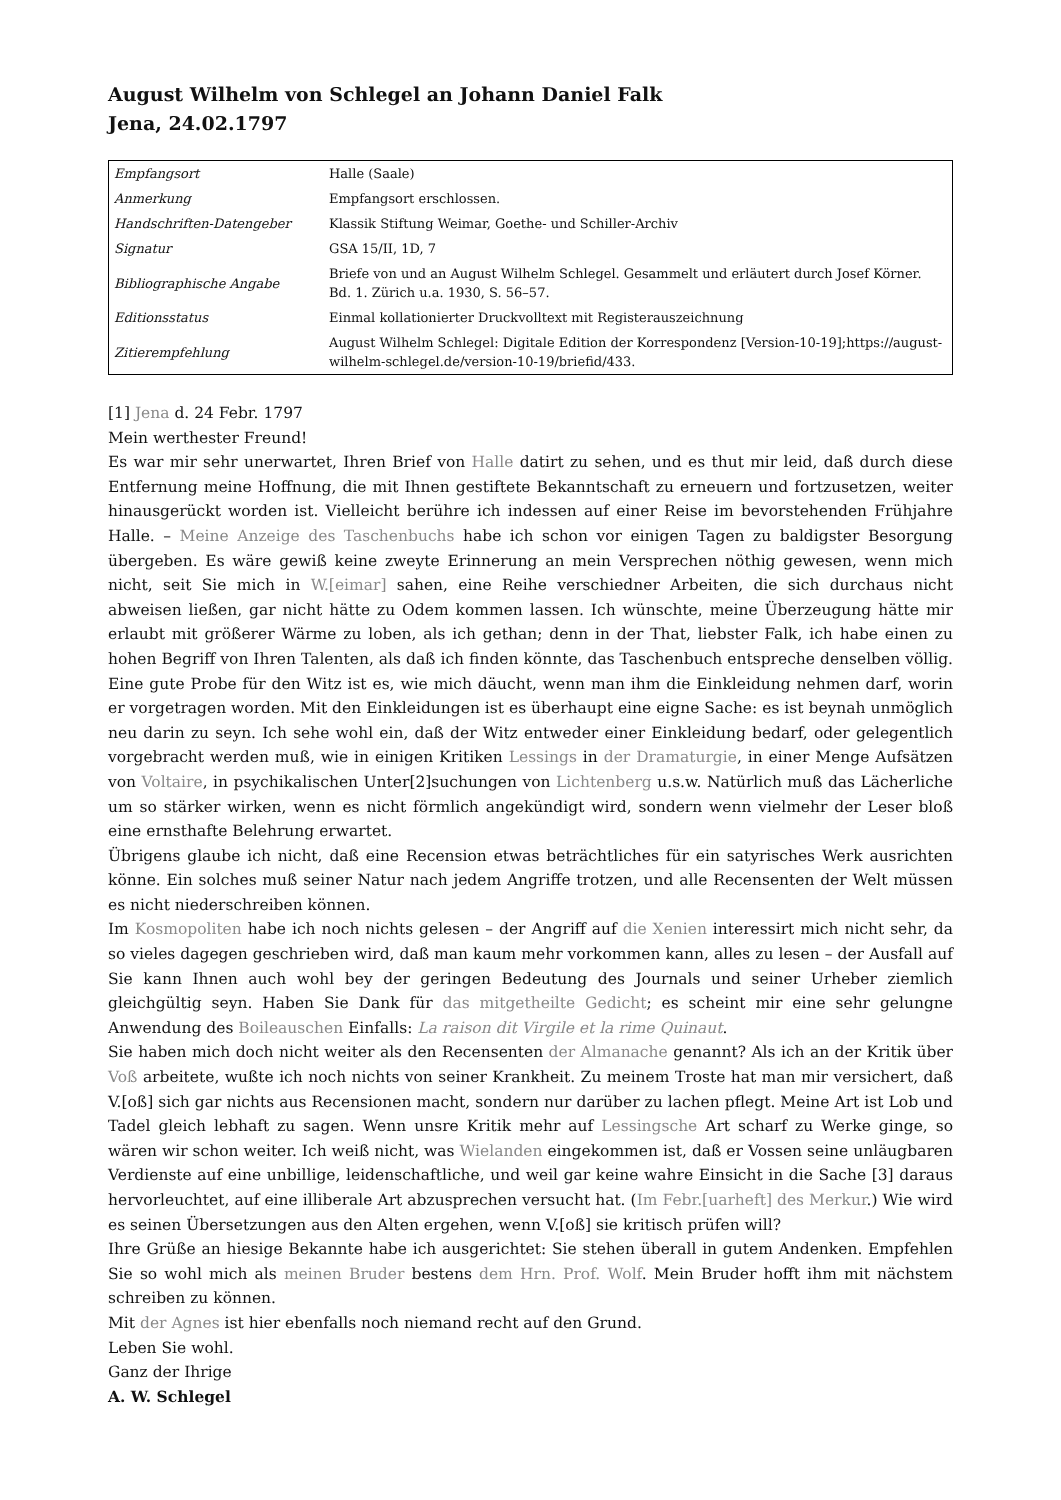August Wilhelm von Schlegel an Johann Daniel Falk
Jena, 24.02.1797
| Empfangsort | Halle (Saale) |
| Anmerkung | Empfangsort erschlossen. |
| Handschriften-Datengeber | Klassik Stiftung Weimar, Goethe- und Schiller-Archiv |
| Signatur | GSA 15/II, 1D, 7 |
| Bibliographische Angabe | Briefe von und an August Wilhelm Schlegel. Gesammelt und erläutert durch Josef Körner. Bd. 1. Zürich u.a. 1930, S. 56–57. |
| Editionsstatus | Einmal kollationierter Druckvolltext mit Registerauszeichnung |
| Zitierempfehlung | August Wilhelm Schlegel: Digitale Edition der Korrespondenz [Version-10-19];https://august-wilhelm-schlegel.de/version-10-19/briefid/433. |
[1] Jena d. 24 Febr. 1797
Mein werthester Freund!
Es war mir sehr unerwartet, Ihren Brief von Halle datirt zu sehen, und es thut mir leid, daß durch diese Entfernung meine Hoffnung, die mit Ihnen gestiftete Bekanntschaft zu erneuern und fortzusetzen, weiter hinausgerückt worden ist. Vielleicht berühre ich indessen auf einer Reise im bevorstehenden Frühjahre Halle. – Meine Anzeige des Taschenbuchs habe ich schon vor einigen Tagen zu baldigster Besorgung übergeben. Es wäre gewiß keine zweyte Erinnerung an mein Versprechen nöthig gewesen, wenn mich nicht, seit Sie mich in W.[eimar] sahen, eine Reihe verschiedner Arbeiten, die sich durchaus nicht abweisen ließen, gar nicht hätte zu Odem kommen lassen. Ich wünschte, meine Überzeugung hätte mir erlaubt mit größerer Wärme zu loben, als ich gethan; denn in der That, liebster Falk, ich habe einen zu hohen Begriff von Ihren Talenten, als daß ich finden könnte, das Taschenbuch entspreche denselben völlig. Eine gute Probe für den Witz ist es, wie mich däucht, wenn man ihm die Einkleidung nehmen darf, worin er vorgetragen worden. Mit den Einkleidungen ist es überhaupt eine eigne Sache: es ist beynah unmöglich neu darin zu seyn. Ich sehe wohl ein, daß der Witz entweder einer Einkleidung bedarf, oder gelegentlich vorgebracht werden muß, wie in einigen Kritiken Lessings in der Dramaturgie, in einer Menge Aufsätzen von Voltaire, in psychikalischen Unter[2]suchungen von Lichtenberg u.s.w. Natürlich muß das Lächerliche um so stärker wirken, wenn es nicht förmlich angekündigt wird, sondern wenn vielmehr der Leser bloß eine ernsthafte Belehrung erwartet.
Übrigens glaube ich nicht, daß eine Recension etwas beträchtliches für ein satyrisches Werk ausrichten könne. Ein solches muß seiner Natur nach jedem Angriffe trotzen, und alle Recensenten der Welt müssen es nicht niederschreiben können.
Im Kosmopoliten habe ich noch nichts gelesen – der Angriff auf die Xenien interessirt mich nicht sehr, da so vieles dagegen geschrieben wird, daß man kaum mehr vorkommen kann, alles zu lesen – der Ausfall auf Sie kann Ihnen auch wohl bey der geringen Bedeutung des Journals und seiner Urheber ziemlich gleichgültig seyn. Haben Sie Dank für das mitgetheilte Gedicht; es scheint mir eine sehr gelungne Anwendung des Boileauschen Einfalls: La raison dit Virgile et la rime Quinaut.
Sie haben mich doch nicht weiter als den Recensenten der Almanache genannt? Als ich an der Kritik über Voß arbeitete, wußte ich noch nichts von seiner Krankheit. Zu meinem Troste hat man mir versichert, daß V.[oß] sich gar nichts aus Recensionen macht, sondern nur darüber zu lachen pflegt. Meine Art ist Lob und Tadel gleich lebhaft zu sagen. Wenn unsre Kritik mehr auf Lessingsche Art scharf zu Werke ginge, so wären wir schon weiter. Ich weiß nicht, was Wielanden eingekommen ist, daß er Vossen seine unläugbaren Verdienste auf eine unbillige, leidenschaftliche, und weil gar keine wahre Einsicht in die Sache [3] daraus hervorleuchtet, auf eine illiberale Art abzusprechen versucht hat. (Im Febr.[uarheft] des Merkur.) Wie wird es seinen Übersetzungen aus den Alten ergehen, wenn V.[oß] sie kritisch prüfen will?
Ihre Grüße an hiesige Bekannte habe ich ausgerichtet: Sie stehen überall in gutem Andenken. Empfehlen Sie so wohl mich als meinen Bruder bestens dem Hrn. Prof. Wolf. Mein Bruder hofft ihm mit nächstem schreiben zu können.
Mit der Agnes ist hier ebenfalls noch niemand recht auf den Grund.
Leben Sie wohl.
Ganz der Ihrige
A. W. Schlegel